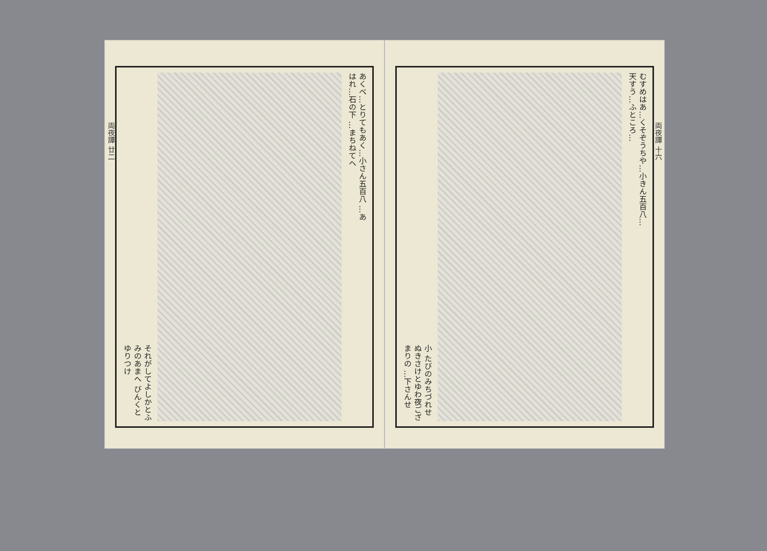両夜譚 廿二
あくべ…とりてもあく…小さん五百八 …あはれ…石の下 …まちねてヘ
それがしてよしかとふみのあまへ びんくとゆりつけ
両夜譚 十六
むすめはあ…くそぞうちや…小きん五百八…天すう…ふところ…
小 たびのみちづれせぬきさけとゆわ夜ござまりの …下さんせ